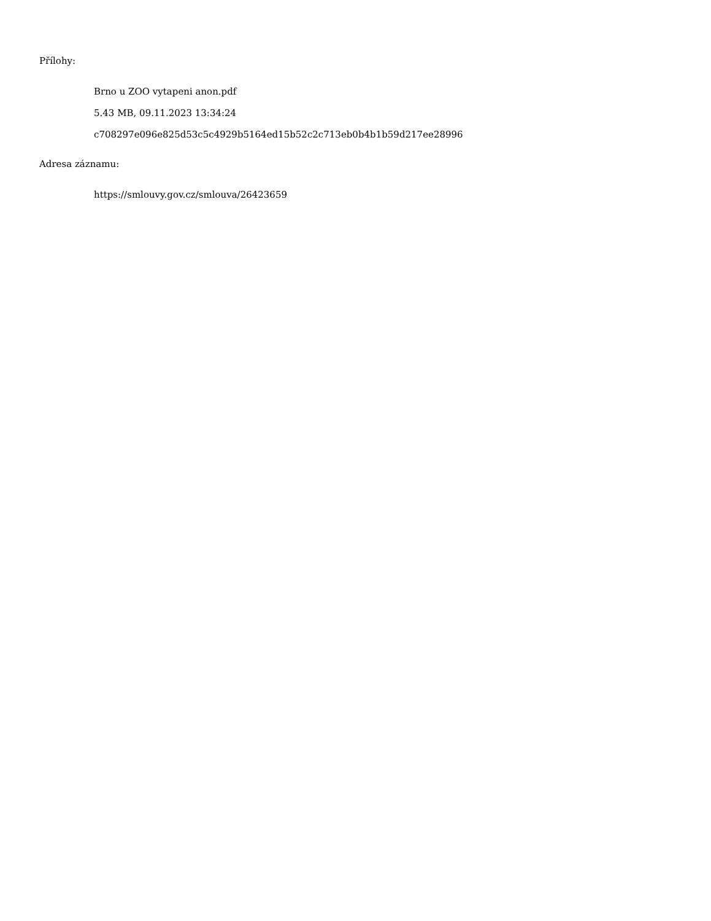Přílohy:
Brno u ZOO vytapeni anon.pdf
5.43 MB, 09.11.2023 13:34:24
c708297e096e825d53c5c4929b5164ed15b52c2c713eb0b4b1b59d217ee28996
Adresa záznamu:
https://smlouvy.gov.cz/smlouva/26423659